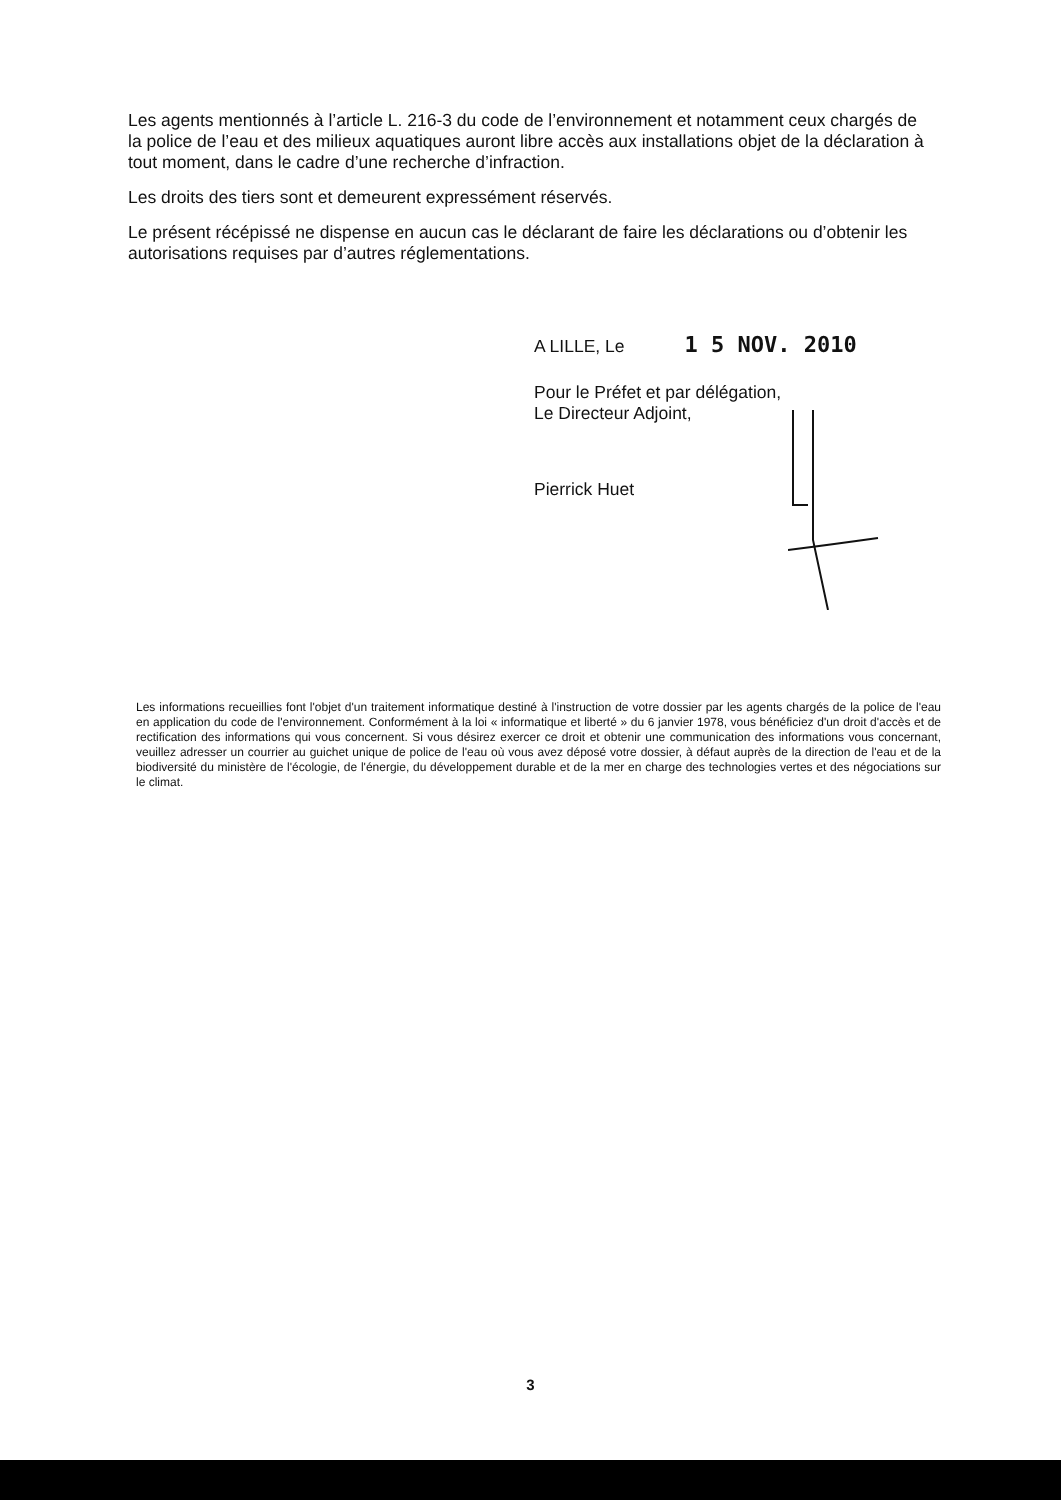Les agents mentionnés à l’article L. 216-3 du code de l’environnement et notamment ceux chargés de la police de l’eau et des milieux aquatiques auront libre accès aux installations objet de la déclaration à tout moment, dans le cadre d’une recherche d’infraction.
Les droits des tiers sont et demeurent expressément réservés.
Le présent récépissé ne dispense en aucun cas le déclarant de faire les déclarations ou d’obtenir les autorisations requises par d’autres réglementations.
A LILLE, Le 1 5 NOV. 2010
Pour le Préfet et par délégation,
Le Directeur Adjoint,
Pierrick Huet
Les informations recueillies font l'objet d'un traitement informatique destiné à l'instruction de votre dossier par les agents chargés de la police de l'eau en application du code de l'environnement. Conformément à la loi « informatique et liberté » du 6 janvier 1978, vous bénéficiez d'un droit d'accès et de rectification des informations qui vous concernent. Si vous désirez exercer ce droit et obtenir une communication des informations vous concernant, veuillez adresser un courrier au guichet unique de police de l'eau où vous avez déposé votre dossier, à défaut auprès de la direction de l'eau et de la biodiversité du ministère de l'écologie, de l'énergie, du développement durable et de la mer en charge des technologies vertes et des négociations sur le climat.
3